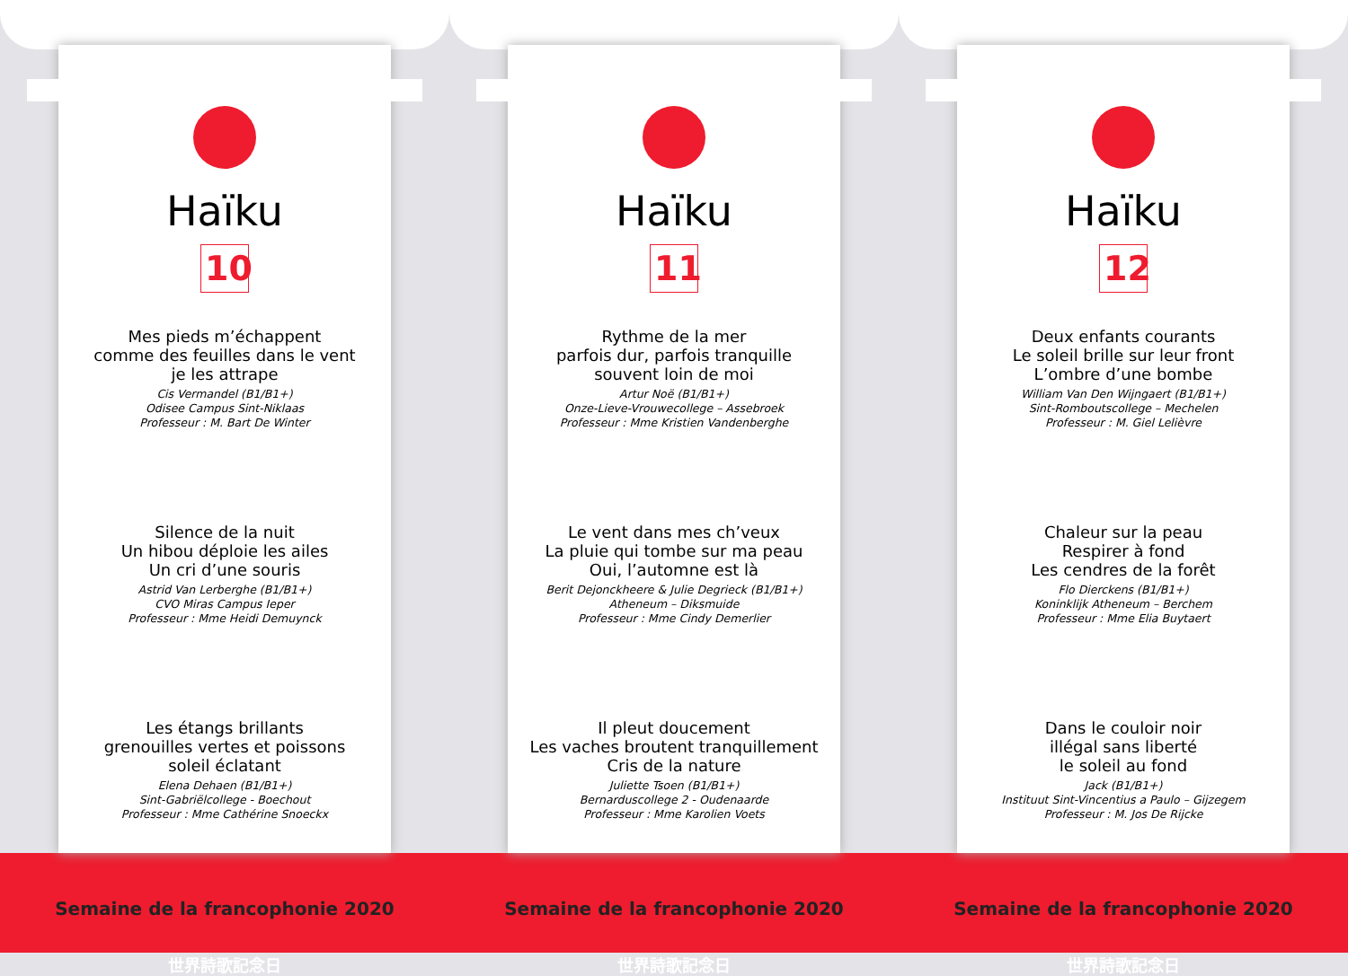Haïku
10
Mes pieds m’échappent
comme des feuilles dans le vent
je les attrape
Cis Vermandel (B1/B1+)
Odisee Campus Sint-Niklaas
Professeur : M. Bart De Winter
Silence de la nuit
Un hibou déploie les ailes
Un cri d’une souris
Astrid Van Lerberghe (B1/B1+)
CVO Miras Campus Ieper
Professeur : Mme Heidi Demuynck
Les étangs brillants
grenouilles vertes et poissons
soleil éclatant
Elena Dehaen (B1/B1+)
Sint-Gabriëlcollege - Boechout
Professeur : Mme Cathérine Snoeckx
Haïku
11
Rythme de la mer
parfois dur, parfois tranquille
souvent loin de moi
Artur Noë (B1/B1+)
Onze-Lieve-Vrouwecollege – Assebroek
Professeur : Mme Kristien Vandenberghe
Le vent dans mes ch’veux
La pluie qui tombe sur ma peau
Oui, l’automne est là
Berit Dejonckheere & Julie Degrieck (B1/B1+)
Atheneum – Diksmuide
Professeur : Mme Cindy Demerlier
Il pleut doucement
Les vaches broutent tranquillement
Cris de la nature
Juliette Tsoen (B1/B1+)
Bernarduscollege 2 - Oudenaarde
Professeur : Mme Karolien Voets
Haïku
12
Deux enfants courants
Le soleil brille sur leur front
L’ombre d’une bombe
William Van Den Wijngaert (B1/B1+)
Sint-Romboutscollege – Mechelen
Professeur : M. Giel Lelièvre
Chaleur sur la peau
Respirer à fond
Les cendres de la forêt
Flo Dierckens (B1/B1+)
Koninklijk Atheneum – Berchem
Professeur : Mme Elia Buytaert
Dans le couloir noir
illégal sans liberté
le soleil au fond
Jack (B1/B1+)
Instituut Sint-Vincentius a Paulo – Gijzegem
Professeur : M. Jos De Rijcke
Semaine de la francophonie 2020
世界詩歌記念日
Semaine de la francophonie 2020
世界詩歌記念日
Semaine de la francophonie 2020
世界詩歌記念日